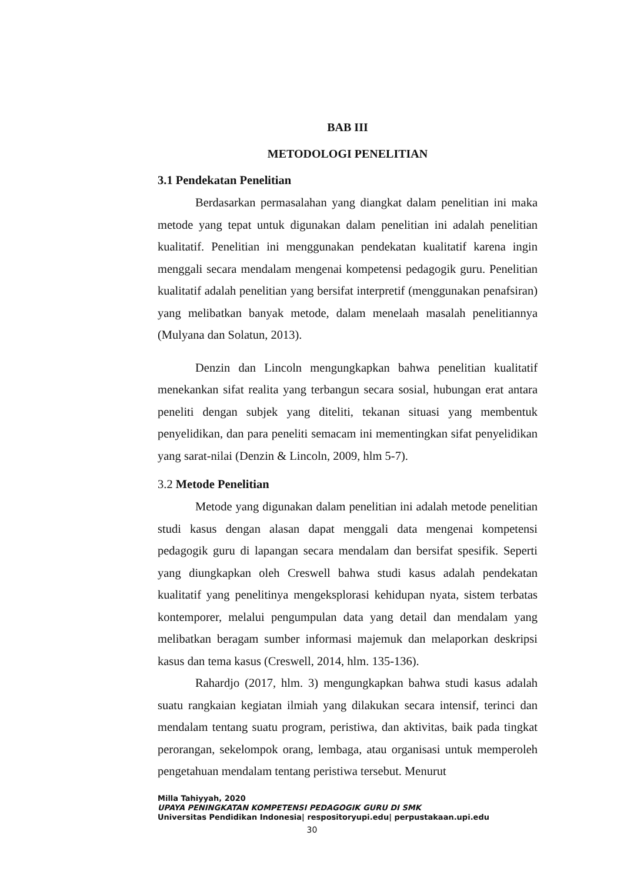BAB III
METODOLOGI PENELITIAN
3.1 Pendekatan Penelitian
Berdasarkan permasalahan yang diangkat dalam penelitian ini maka metode yang tepat untuk digunakan dalam penelitian ini adalah penelitian kualitatif. Penelitian ini menggunakan pendekatan kualitatif karena ingin menggali secara mendalam mengenai kompetensi pedagogik guru. Penelitian kualitatif adalah penelitian yang bersifat interpretif (menggunakan penafsiran) yang melibatkan banyak metode, dalam menelaah masalah penelitiannya (Mulyana dan Solatun, 2013).
Denzin dan Lincoln mengungkapkan bahwa penelitian kualitatif menekankan sifat realita yang terbangun secara sosial, hubungan erat antara peneliti dengan subjek yang diteliti, tekanan situasi yang membentuk penyelidikan, dan para peneliti semacam ini mementingkan sifat penyelidikan yang sarat-nilai (Denzin & Lincoln, 2009, hlm 5-7).
3.2 Metode Penelitian
Metode yang digunakan dalam penelitian ini adalah metode penelitian studi kasus dengan alasan dapat menggali data mengenai kompetensi pedagogik guru di lapangan secara mendalam dan bersifat spesifik. Seperti yang diungkapkan oleh Creswell bahwa studi kasus adalah pendekatan kualitatif yang penelitinya mengeksplorasi kehidupan nyata, sistem terbatas kontemporer, melalui pengumpulan data yang detail dan mendalam yang melibatkan beragam sumber informasi majemuk dan melaporkan deskripsi kasus dan tema kasus (Creswell, 2014, hlm. 135-136).
Rahardjo (2017, hlm. 3) mengungkapkan bahwa studi kasus adalah suatu rangkaian kegiatan ilmiah yang dilakukan secara intensif, terinci dan mendalam tentang suatu program, peristiwa, dan aktivitas, baik pada tingkat perorangan, sekelompok orang, lembaga, atau organisasi untuk memperoleh pengetahuan mendalam tentang peristiwa tersebut. Menurut
Milla Tahiyyah, 2020
UPAYA PENINGKATAN KOMPETENSI PEDAGOGIK GURU DI SMK
Universitas Pendidikan Indonesia| respositoryupi.edu| perpustakaan.upi.edu
30